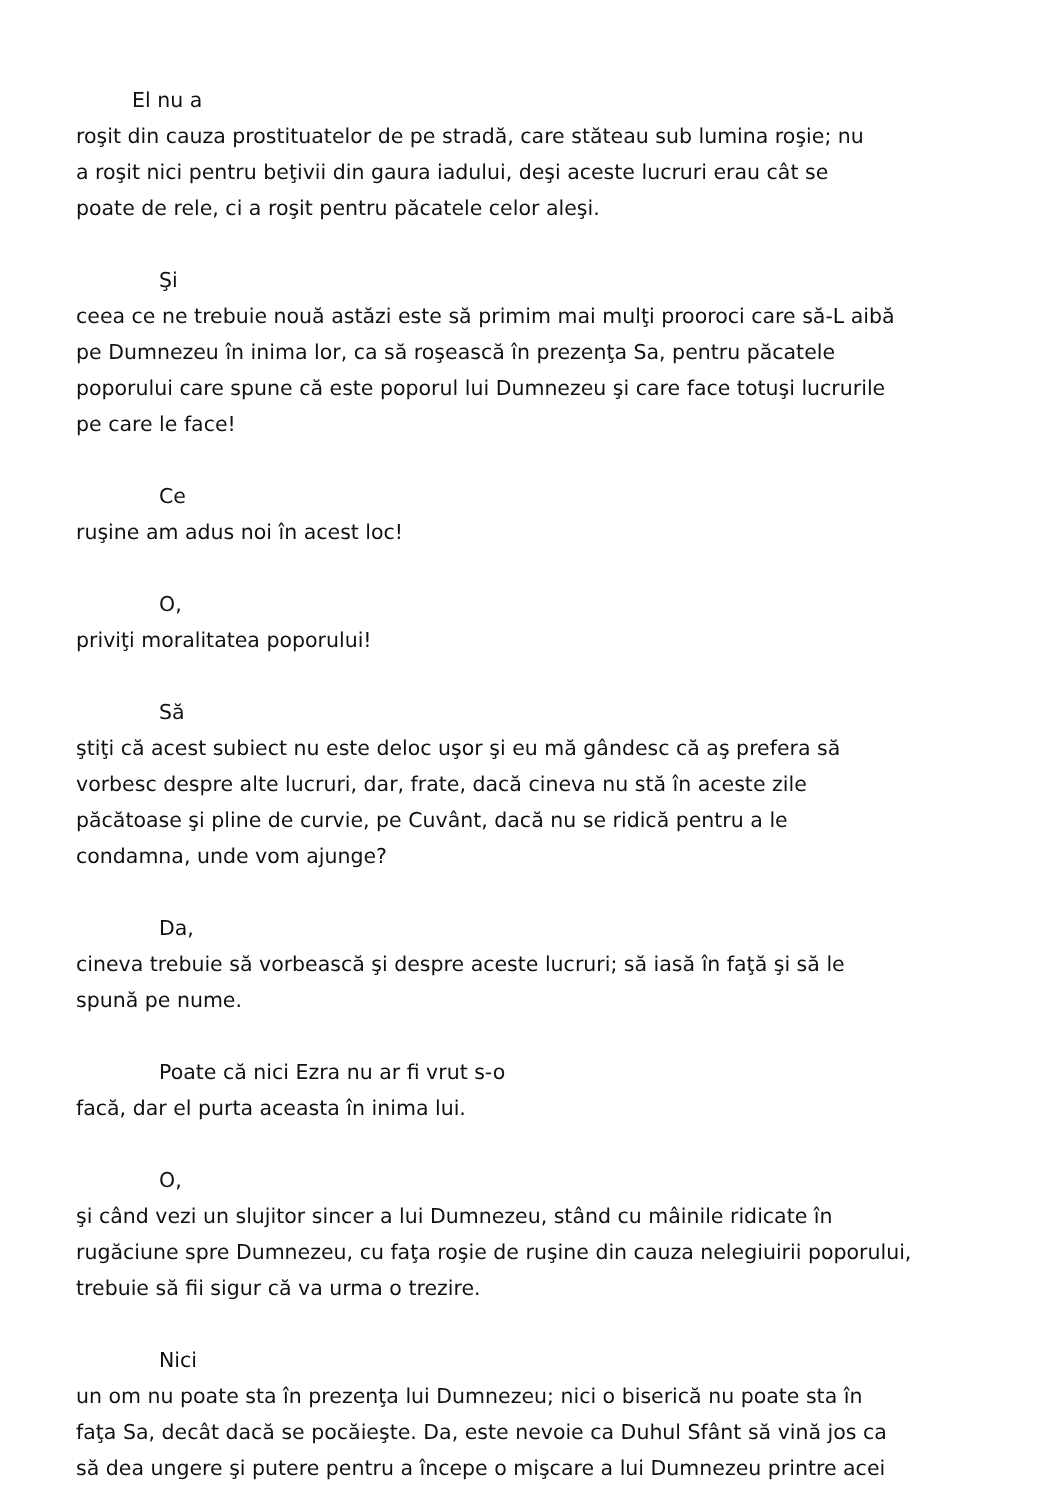El nu a
roşit din cauza prostituatelor de pe stradă, care stăteau sub lumina roşie; nu
a roşit nici pentru beţivii din gaura iadului, deşi aceste lucruri erau cât se
poate de rele, ci a roşit pentru păcatele celor aleşi.
Şi
ceea ce ne trebuie nouă astăzi este să primim mai mulţi prooroci care să-L aibă
pe Dumnezeu în inima lor, ca să roşească în prezenţa Sa, pentru păcatele
poporului care spune că este poporul lui Dumnezeu şi care face totuşi lucrurile
pe care le face!
Ce
ruşine am adus noi în acest loc!
O,
priviţi moralitatea poporului!
Să
ştiţi că acest subiect nu este deloc uşor şi eu mă gândesc că aş prefera să
vorbesc despre alte lucruri, dar, frate, dacă cineva nu stă în aceste zile
păcătoase şi pline de curvie, pe Cuvânt, dacă nu se ridică pentru a le
condamna, unde vom ajunge?
Da,
cineva trebuie să vorbească şi despre aceste lucruri; să iasă în faţă şi să le
spună pe nume.
Poate că nici Ezra nu ar fi vrut s-o
facă, dar el purta aceasta în inima lui.
O,
şi când vezi un slujitor sincer a lui Dumnezeu, stând cu mâinile ridicate în
rugăciune spre Dumnezeu, cu faţa roşie de ruşine din cauza nelegiuirii poporului,
trebuie să fii sigur că va urma o trezire.
Nici
un om nu poate sta în prezenţa lui Dumnezeu; nici o biserică nu poate sta în
faţa Sa, decât dacă se pocăieşte. Da, este nevoie ca Duhul Sfânt să vină jos ca
să dea ungere şi putere pentru a începe o mişcare a lui Dumnezeu printre acei